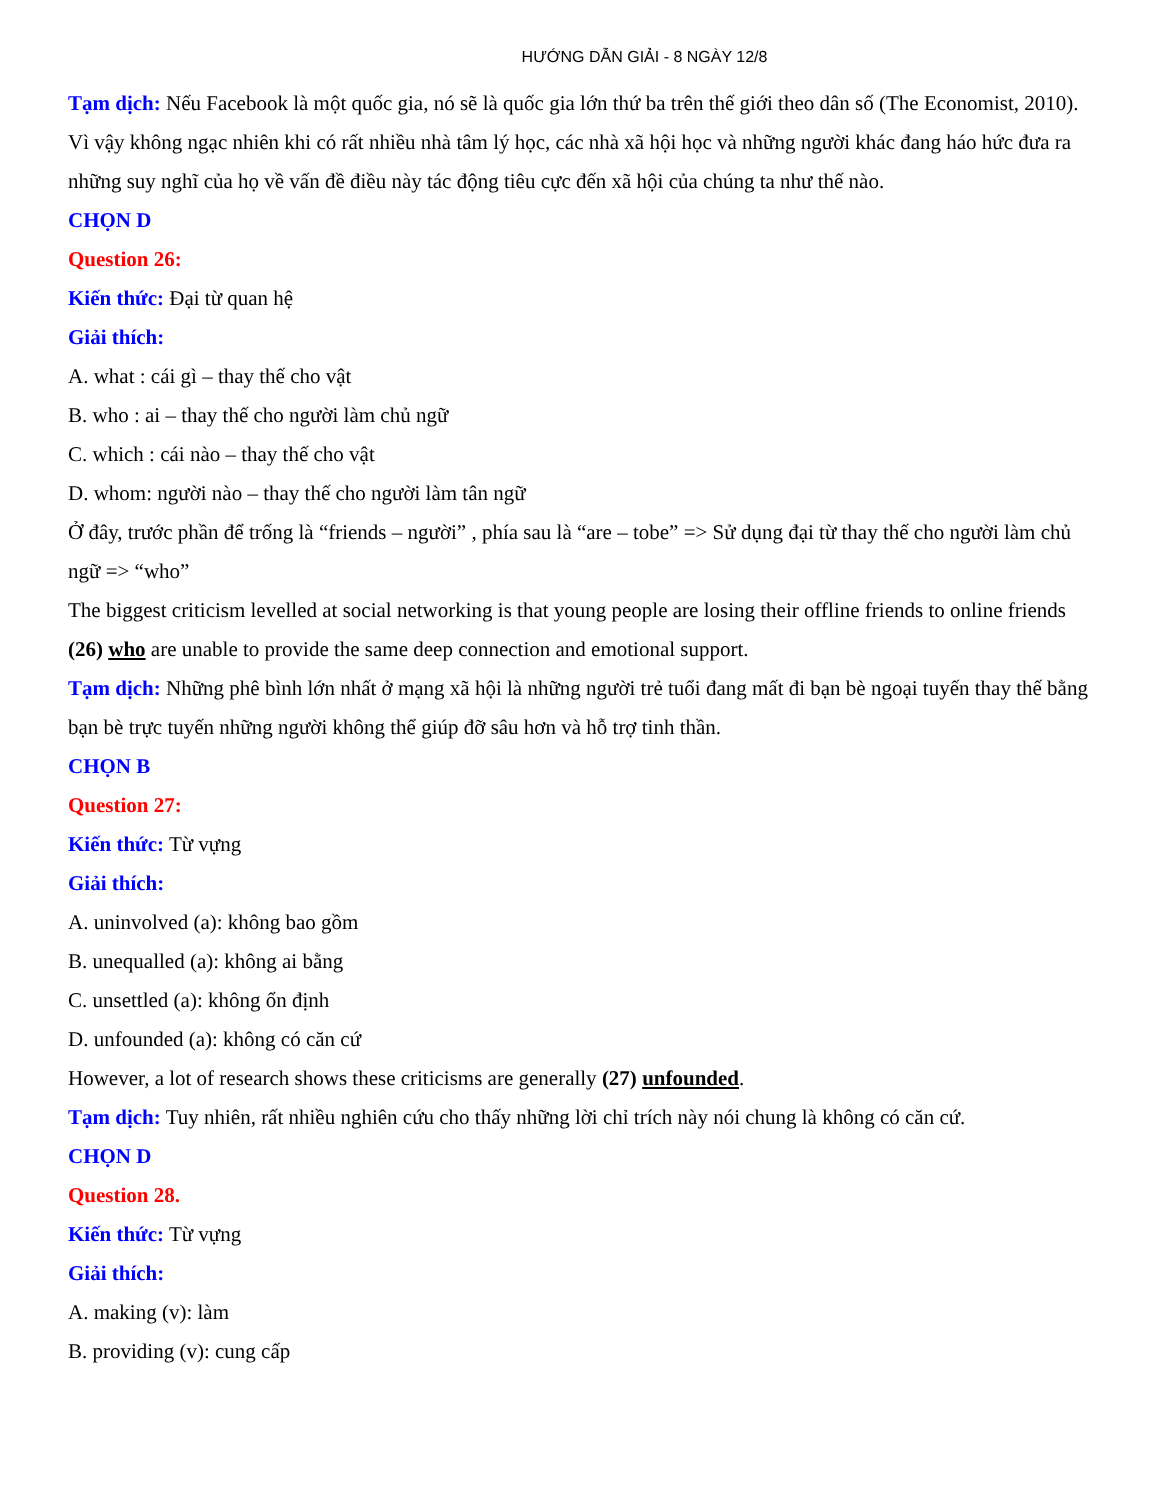HƯỚNG DẪN GIẢI - 8 NGÀY 12/8
Tạm dịch: Nếu Facebook là một quốc gia, nó sẽ là quốc gia lớn thứ ba trên thế giới theo dân số (The Economist, 2010). Vì vậy không ngạc nhiên khi có rất nhiều nhà tâm lý học, các nhà xã hội học và những người khác đang háo hức đưa ra những suy nghĩ của họ về vấn đề điều này tác động tiêu cực đến xã hội của chúng ta như thế nào.
CHỌN D
Question 26:
Kiến thức: Đại từ quan hệ
Giải thích:
A. what : cái gì – thay thế cho vật
B. who : ai – thay thế cho người làm chủ ngữ
C. which : cái nào – thay thế cho vật
D. whom: người nào – thay thế cho người làm tân ngữ
Ở đây, trước phần để trống là “friends – người” , phía sau là “are – tobe” => Sử dụng đại từ thay thế cho người làm chủ ngữ => “who”
The biggest criticism levelled at social networking is that young people are losing their offline friends to online friends (26) who are unable to provide the same deep connection and emotional support.
Tạm dịch: Những phê bình lớn nhất ở mạng xã hội là những người trẻ tuổi đang mất đi bạn bè ngoại tuyến thay thế bằng bạn bè trực tuyến những người không thể giúp đỡ sâu hơn và hỗ trợ tinh thần.
CHỌN B
Question 27:
Kiến thức: Từ vựng
Giải thích:
A. uninvolved (a): không bao gồm
B. unequalled (a): không ai bằng
C. unsettled (a): không ổn định
D. unfounded (a): không có căn cứ
However, a lot of research shows these criticisms are generally (27) unfounded.
Tạm dịch: Tuy nhiên, rất nhiều nghiên cứu cho thấy những lời chỉ trích này nói chung là không có căn cứ.
CHỌN D
Question 28.
Kiến thức: Từ vựng
Giải thích:
A. making (v): làm
B. providing (v): cung cấp